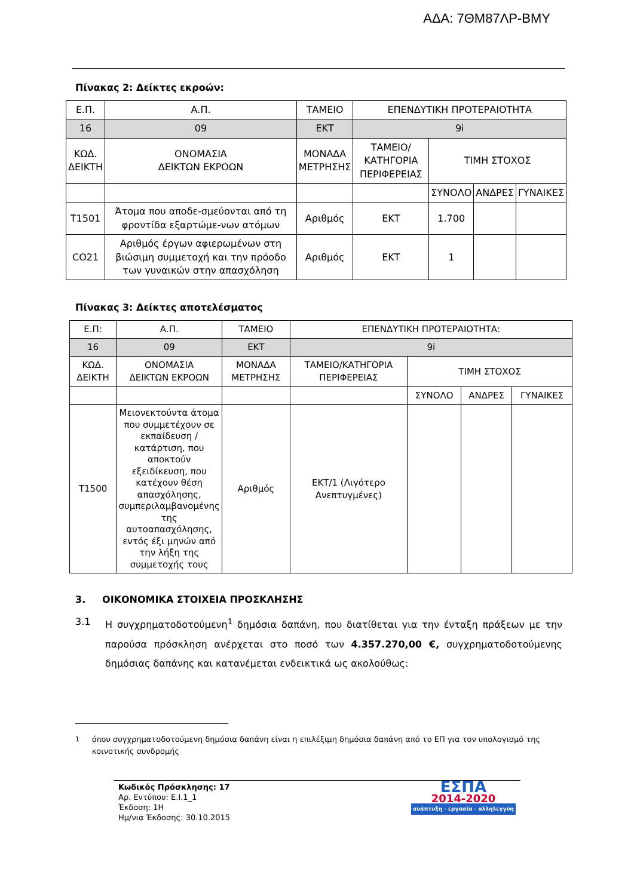ΑΔΑ: 7ΘΜ87ΛΡ-ΒΜΥ
Πίνακας 2: Δείκτες εκροών:
| Ε.Π. | Α.Π. | ΤΑΜΕΙΟ | ΕΠΕΝΔΥΤΙΚΗ ΠΡΟΤΕΡΑΙΟΤΗΤΑ | | | |
| 16 | 09 | ΕΚΤ | 9i | | | |
| ΚΩΔ. ΔΕΙΚΤΗ | ΟΝΟΜΑΣΙΑ ΔΕΙΚΤΩΝ ΕΚΡΟΩΝ | ΜΟΝΑΔΑ ΜΕΤΡΗΣΗΣ | ΤΑΜΕΙΟ/ΚΑΤΗΓΟΡΙΑ ΠΕΡΙΦΕΡΕΙΑΣ | ΤΙΜΗ ΣΤΟΧΟΣ | | |
| | | | | ΣΥΝΟΛΟ | ΑΝΔΡΕΣ | ΓΥΝΑΙΚΕΣ |
| T1501 | Άτομα που αποδε-σμεύονται από τη φροντίδα εξαρτώμε-νων ατόμων | Αριθμός | ΕΚΤ | 1.700 | | |
| CO21 | Αριθμός έργων αφιερωμένων στη βιώσιμη συμμετοχή και την πρόοδο των γυναικών στην απασχόληση | Αριθμός | ΕΚΤ | 1 | | |
Πίνακας 3: Δείκτες αποτελέσματος
| Ε.Π: | Α.Π. | ΤΑΜΕΙΟ | ΕΠΕΝΔΥΤΙΚΗ ΠΡΟΤΕΡΑΙΟΤΗΤΑ: | | | |
| 16 | 09 | ΕΚΤ | 9i | | | |
| ΚΩΔ. ΔΕΙΚΤΗ | ΟΝΟΜΑΣΙΑ ΔΕΙΚΤΩΝ ΕΚΡΟΩΝ | ΜΟΝΑΔΑ ΜΕΤΡΗΣΗΣ | ΤΑΜΕΙΟ/ΚΑΤΗΓΟΡΙΑ ΠΕΡΙΦΕΡΕΙΑΣ | ΤΙΜΗ ΣΤΟΧΟΣ | | |
| | | | | ΣΥΝΟΛΟ | ΑΝΔΡΕΣ | ΓΥΝΑΙΚΕΣ |
| T1500 | Μειονεκτούντα άτομα που συμμετέχουν σε εκπαίδευση / κατάρτιση, που αποκτούν εξειδίκευση, που κατέχουν θέση απασχόλησης, συμπεριλαμβανομένης της αυτοαπασχόλησης, εντός έξι μηνών από την λήξη της συμμετοχής τους | Αριθμός | ΕΚΤ/1 (Λιγότερο Ανεπτυγμένες) | | | |
3. ΟΙΚΟΝΟΜΙΚΑ ΣΤΟΙΧΕΙΑ ΠΡΟΣΚΛΗΣΗΣ
3.1 Η συγχρηματοδοτούμενη<sup>1</sup> δημόσια δαπάνη, που διατίθεται για την ένταξη πράξεων με την παρούσα πρόσκληση ανέρχεται στο ποσό των 4.357.270,00 €, συγχρηματοδοτούμενης δημόσιας δαπάνης και κατανέμεται ενδεικτικά ως ακολούθως:
<sup>1</sup> όπου συγχρηματοδοτούμενη δημόσια δαπάνη είναι η επιλέξιμη δημόσια δαπάνη από το ΕΠ για τον υπολογισμό της κοινοτικής συνδρομής
Κωδικός Πρόσκλησης: 17
Αρ. Εντύπου: Ε.Ι.1_1
Έκδοση: 1Η
Ημ/νια Έκδοσης: 30.10.2015
ΕΣΠΑ
2014-2020
ανάπτυξη - εργασία - αλληλεγγύη